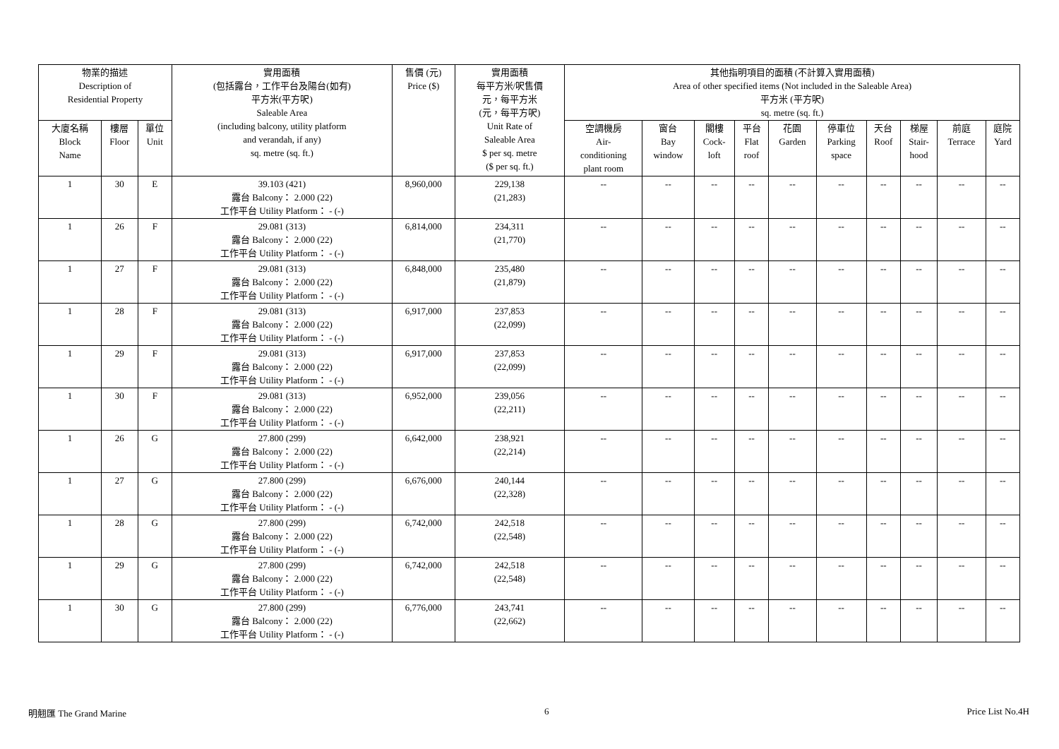| 物業的描述 Description of Residential Property | | | 實用面積 (包括露台，工作平台及陽台(如有) 平方米(平方呎) Saleable Area (including balcony, utility platform and verandah, if any) sq. metre (sq. ft.) | 售價 (元) Price ($) | 實用面積 每平方米/呎售價 元，每平方米 (元，每平方呎) Unit Rate of Saleable Area $ per sq. metre ($ per sq. ft.) | 其他指明項目的面積 (不計算入實用面積) Area of other specified items (Not included in the Saleable Area) 平方米 (平方呎) sq. metre (sq. ft.) | | | | | | | | | |
| --- | --- | --- | --- | --- | --- | --- | --- | --- | --- | --- | --- | --- | --- | --- | --- |
| | | | | | | 空調機房 Air- conditioning plant room | 窗台 Bay window | 閣樓 Cock- loft | 平台 Flat roof | 花園 Garden | 停車位 Parking space | 天台 Roof | 梯屋 Stair- hood | 前庭 Terrace | 庭院 Yard |
| 大廈名稱 Block Name | 樓層 Floor | 單位 Unit | | | | | | | | | | | | | |
| 1 | 30 | E | 39.103 (421) 露台 Balcony： 2.000 (22) 工作平台 Utility Platform： - (-) | 8,960,000 | 229,138 (21,283) | -- | -- | -- | -- | -- | -- | -- | -- | -- | -- |
| 1 | 26 | F | 29.081 (313) 露台 Balcony： 2.000 (22) 工作平台 Utility Platform： - (-) | 6,814,000 | 234,311 (21,770) | -- | -- | -- | -- | -- | -- | -- | -- | -- | -- |
| 1 | 27 | F | 29.081 (313) 露台 Balcony： 2.000 (22) 工作平台 Utility Platform： - (-) | 6,848,000 | 235,480 (21,879) | -- | -- | -- | -- | -- | -- | -- | -- | -- | -- |
| 1 | 28 | F | 29.081 (313) 露台 Balcony： 2.000 (22) 工作平台 Utility Platform： - (-) | 6,917,000 | 237,853 (22,099) | -- | -- | -- | -- | -- | -- | -- | -- | -- | -- |
| 1 | 29 | F | 29.081 (313) 露台 Balcony： 2.000 (22) 工作平台 Utility Platform： - (-) | 6,917,000 | 237,853 (22,099) | -- | -- | -- | -- | -- | -- | -- | -- | -- | -- |
| 1 | 30 | F | 29.081 (313) 露台 Balcony： 2.000 (22) 工作平台 Utility Platform： - (-) | 6,952,000 | 239,056 (22,211) | -- | -- | -- | -- | -- | -- | -- | -- | -- | -- |
| 1 | 26 | G | 27.800 (299) 露台 Balcony： 2.000 (22) 工作平台 Utility Platform： - (-) | 6,642,000 | 238,921 (22,214) | -- | -- | -- | -- | -- | -- | -- | -- | -- | -- |
| 1 | 27 | G | 27.800 (299) 露台 Balcony： 2.000 (22) 工作平台 Utility Platform： - (-) | 6,676,000 | 240,144 (22,328) | -- | -- | -- | -- | -- | -- | -- | -- | -- | -- |
| 1 | 28 | G | 27.800 (299) 露台 Balcony： 2.000 (22) 工作平台 Utility Platform： - (-) | 6,742,000 | 242,518 (22,548) | -- | -- | -- | -- | -- | -- | -- | -- | -- | -- |
| 1 | 29 | G | 27.800 (299) 露台 Balcony： 2.000 (22) 工作平台 Utility Platform： - (-) | 6,742,000 | 242,518 (22,548) | -- | -- | -- | -- | -- | -- | -- | -- | -- | -- |
| 1 | 30 | G | 27.800 (299) 露台 Balcony： 2.000 (22) 工作平台 Utility Platform： - (-) | 6,776,000 | 243,741 (22,662) | -- | -- | -- | -- | -- | -- | -- | -- | -- | -- |
明翹匯 The Grand Marine 6 Price List No.4H